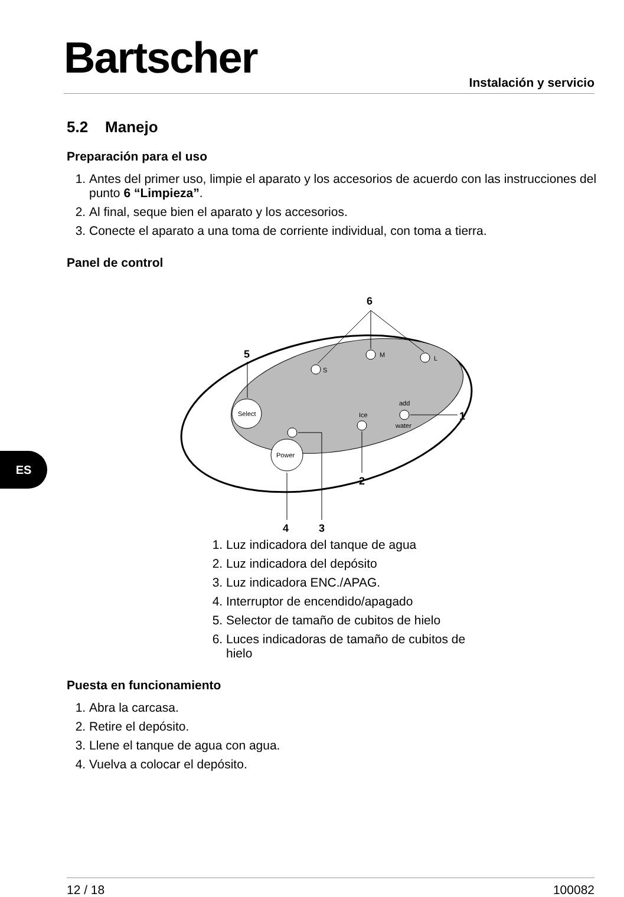Bartscher Instalación y servicio
ES
5.2 Manejo
Preparación para el uso
1. Antes del primer uso, limpie el aparato y los accesorios de acuerdo con las instrucciones del punto 6 “Limpieza”.
2. Al final, seque bien el aparato y los accesorios.
3. Conecte el aparato a una toma de corriente individual, con toma a tierra.
Panel de control
Select
Power
Ice
add
water
S
M
L
6
5
1
2
3
4
1. Luz indicadora del tanque de agua
2. Luz indicadora del depósito
3. Luz indicadora ENC./APAG.
4. Interruptor de encendido/apagado
5. Selector de tamaño de cubitos de hielo
6. Luces indicadoras de tamaño de cubitos de hielo
Puesta en funcionamiento
1. Abra la carcasa.
2. Retire el depósito.
3. Llene el tanque de agua con agua.
4. Vuelva a colocar el depósito.
12 / 18 100082